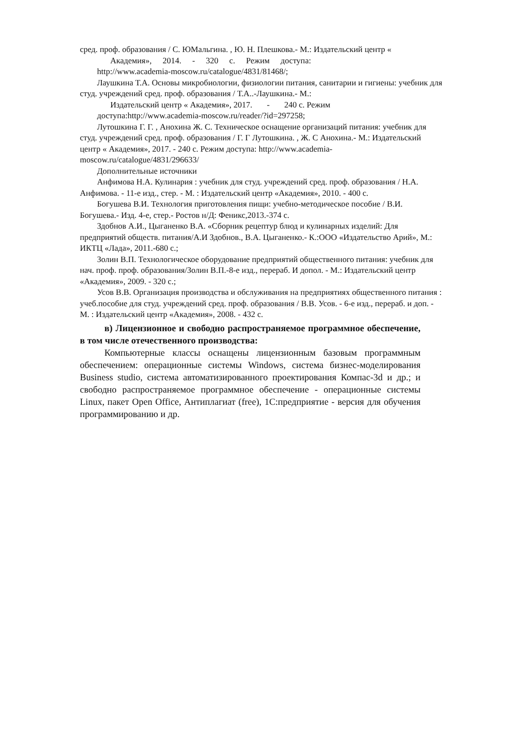сред. проф. образования / С. ЮМальгина. , Ю. Н. Плешкова.- М.: Издательский центр «
Академия», 2014. - 320 с. Режим доступа:
http://www.academia-moscow.ru/catalogue/4831/81468/;
Лаушкина Т.А. Основы микробиологии, физиологии питания, санитарии и гигиены: учебник для студ. учреждений сред. проф. образования / Т.А..-Лаушкина.- М.:
Издательский центр « Академия», 2017. - 240 с. Режим
доступа:http://www.academia-moscow.ru/reader/?id=297258;
Лутошкина Г. Г. , Анохина Ж. С. Техническое оснащение организаций питания: учебник для студ. учреждений сред. проф. образования / Г. Г Лутошкина. , Ж. С Анохина.- М.: Издательский центр « Академия», 2017. - 240 с. Режим доступа: http://www.academia-moscow.ru/catalogue/4831/296633/
Дополнительные источники
Анфимова Н.А. Кулинария : учебник для студ. учреждений сред. проф. образования / Н.А. Анфимова. - 11-е изд., стер. - М. : Издательский центр «Академия», 2010. - 400 с.
Богушева В.И. Технология приготовления пищи: учебно-методическое пособие / В.И. Богушева.- Изд. 4-е, стер.- Ростов н/Д: Феникс,2013.-374 с.
Здобнов А.И., Цыганенко В.А. «Сборник рецептур блюд и кулинарных изделий: Для предприятий обществ. питания/А.И Здобнов., В.А. Цыганенко.- К.:ООО «Издательство Арий», М.: ИКТЦ «Лада», 2011.-680 с.;
Золин В.П. Технологическое оборудование предприятий общественного питания: учебник для нач. проф. проф. образования/Золин В.П.-8-е изд., перераб. И допол. - М.: Издательский центр «Академия», 2009. - 320 с.;
Усов В.В. Организация производства и обслуживания на предприятиях общественного питания : учеб.пособие для студ. учреждений сред. проф. образования / В.В. Усов. - 6-е изд., перераб. и доп. - М. : Издательский центр «Академия», 2008. - 432 с.
в) Лицензионное и свободно распространяемое программное обеспечение, в том числе отечественного производства:
Компьютерные классы оснащены лицензионным базовым программным обеспечением: операционные системы Windows, система бизнес-моделирования Business studio, система автоматизированного проектирования Компас-3d и др.; и свободно распространяемое программное обеспечение - операционные системы Linux, пакет Open Office, Антиплагиат (free), 1С:предприятие - версия для обучения программированию и др.